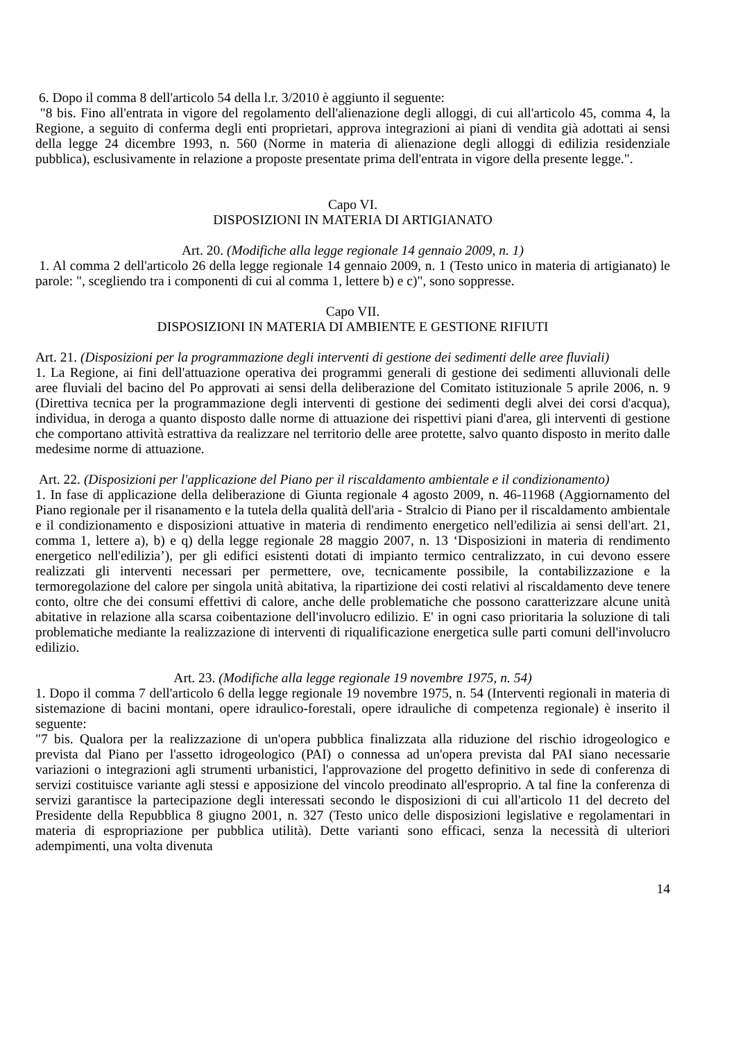6. Dopo il comma 8 dell'articolo 54 della l.r. 3/2010 è aggiunto il seguente:
"8 bis. Fino all'entrata in vigore del regolamento dell'alienazione degli alloggi, di cui all'articolo 45, comma 4, la Regione, a seguito di conferma degli enti proprietari, approva integrazioni ai piani di vendita già adottati ai sensi della legge 24 dicembre 1993, n. 560 (Norme in materia di alienazione degli alloggi di edilizia residenziale pubblica), esclusivamente in relazione a proposte presentate prima dell'entrata in vigore della presente legge.".
Capo VI.
DISPOSIZIONI IN MATERIA DI ARTIGIANATO
Art. 20. (Modifiche alla legge regionale 14 gennaio 2009, n. 1)
1. Al comma 2 dell'articolo 26 della legge regionale 14 gennaio 2009, n. 1 (Testo unico in materia di artigianato) le parole: ", scegliendo tra i componenti di cui al comma 1, lettere b) e c)", sono soppresse.
Capo VII.
DISPOSIZIONI IN MATERIA DI AMBIENTE E GESTIONE RIFIUTI
Art. 21. (Disposizioni per la programmazione degli interventi di gestione dei sedimenti delle aree fluviali)
1. La Regione, ai fini dell'attuazione operativa dei programmi generali di gestione dei sedimenti alluvionali delle aree fluviali del bacino del Po approvati ai sensi della deliberazione del Comitato istituzionale 5 aprile 2006, n. 9 (Direttiva tecnica per la programmazione degli interventi di gestione dei sedimenti degli alvei dei corsi d'acqua), individua, in deroga a quanto disposto dalle norme di attuazione dei rispettivi piani d'area, gli interventi di gestione che comportano attività estrattiva da realizzare nel territorio delle aree protette, salvo quanto disposto in merito dalle medesime norme di attuazione.
Art. 22. (Disposizioni per l'applicazione del Piano per il riscaldamento ambientale e il condizionamento)
1. In fase di applicazione della deliberazione di Giunta regionale 4 agosto 2009, n. 46-11968 (Aggiornamento del Piano regionale per il risanamento e la tutela della qualità dell'aria - Stralcio di Piano per il riscaldamento ambientale e il condizionamento e disposizioni attuative in materia di rendimento energetico nell'edilizia ai sensi dell'art. 21, comma 1, lettere a), b) e q) della legge regionale 28 maggio 2007, n. 13 ‘Disposizioni in materia di rendimento energetico nell'edilizia’), per gli edifici esistenti dotati di impianto termico centralizzato, in cui devono essere realizzati gli interventi necessari per permettere, ove, tecnicamente possibile, la contabilizzazione e la termoregolazione del calore per singola unità abitativa, la ripartizione dei costi relativi al riscaldamento deve tenere conto, oltre che dei consumi effettivi di calore, anche delle problematiche che possono caratterizzare alcune unità abitative in relazione alla scarsa coibentazione dell'involucro edilizio. E' in ogni caso prioritaria la soluzione di tali problematiche mediante la realizzazione di interventi di riqualificazione energetica sulle parti comuni dell'involucro edilizio.
Art. 23. (Modifiche alla legge regionale 19 novembre 1975, n. 54)
1. Dopo il comma 7 dell'articolo 6 della legge regionale 19 novembre 1975, n. 54 (Interventi regionali in materia di sistemazione di bacini montani, opere idraulico-forestali, opere idrauliche di competenza regionale) è inserito il seguente:
"7 bis. Qualora per la realizzazione di un'opera pubblica finalizzata alla riduzione del rischio idrogeologico e prevista dal Piano per l'assetto idrogeologico (PAI) o connessa ad un'opera prevista dal PAI siano necessarie variazioni o integrazioni agli strumenti urbanistici, l'approvazione del progetto definitivo in sede di conferenza di servizi costituisce variante agli stessi e apposizione del vincolo preodinato all'esproprio. A tal fine la conferenza di servizi garantisce la partecipazione degli interessati secondo le disposizioni di cui all'articolo 11 del decreto del Presidente della Repubblica 8 giugno 2001, n. 327 (Testo unico delle disposizioni legislative e regolamentari in materia di espropriazione per pubblica utilità). Dette varianti sono efficaci, senza la necessità di ulteriori adempimenti, una volta divenuta
14